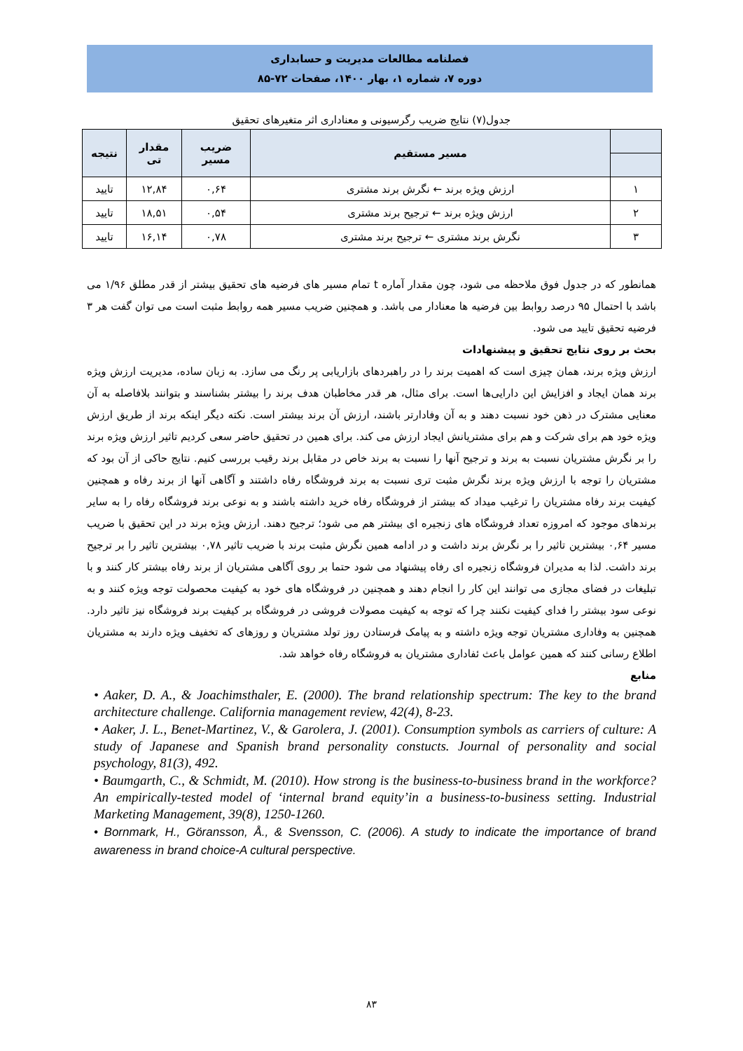فصلنامه مطالعات مدیریت و حسابداری
دوره ۷، شماره ۱، بهار ۱۴۰۰، صفحات ۷۲-۸۵
جدول(۷) نتایج ضریب رگرسیونی و معناداری اثر متغیرهای تحقیق
| | مسیر مستقیم | ضریب مسیر | مقدار تی | نتیجه |
| --- | --- | --- | --- | --- |
| ۱ | ارزش ویژه برند ← نگرش برند مشتری | ۰,۶۴ | ۱۲,۸۴ | تایید |
| ۲ | ارزش ویژه برند ← ترجیح برند مشتری | ۰,۵۴ | ۱۸,۵۱ | تایید |
| ۳ | نگرش برند مشتری ← ترجیح برند مشتری | ۰,۷۸ | ۱۶,۱۴ | تایید |
همانطور که در جدول فوق ملاحظه می شود، چون مقدار آماره t تمام مسیر های فرضیه های تحقیق بیشتر از قدر مطلق ۱/۹۶ می باشد با احتمال ۹۵ درصد روابط بین فرضیه ها معنادار می باشد. و همچنین ضریب مسیر همه روابط مثبت است می توان گفت هر ۳ فرضیه تحقیق تایید می شود.
بحث بر روی نتایج تحقیق و پیشنهادات
ارزش ویژه برند، همان چیزی است که اهمیت برند را در راهبردهای بازاریابی پر رنگ می سازد. به زبان ساده، مدیریت ارزش ویژه برند همان ایجاد و افزایش این دارایی‌ها است. برای مثال، هر قدر مخاطبان هدف برند را بیشتر بشناسند و بتوانند بلافاصله به آن معنایی مشترک در ذهن خود نسبت دهند و به آن وفادارتر باشند، ارزش آن برند بیشتر است. نکته دیگر اینکه برند از طریق ارزش ویژه خود هم برای شرکت و هم برای مشتریانش ایجاد ارزش می کند. برای همین در تحقیق حاضر سعی کردیم تاثیر ارزش ویژه برند را بر نگرش مشتریان نسبت به برند و ترجیح آنها را نسبت به برند خاص در مقابل برند رقیب بررسی کنیم. نتایج حاکی از آن بود که مشتریان را توجه با ارزش ویژه برند نگرش مثبت تری نسبت به برند فروشگاه رفاه داشتند و آگاهی آنها از برند رفاه و همچنین کیفیت برند رفاه مشتریان را ترغیب میداد که بیشتر از فروشگاه رفاه خرید داشته باشند و به نوعی برند فروشگاه رفاه را به سایر برندهای موجود که امروزه تعداد فروشگاه های زنجیره ای بیشتر هم می شود؛ ترجیح دهند. ارزش ویژه برند در این تحقیق با ضریب مسیر ۰,۶۴ بیشترین تاثیر را بر نگرش برند داشت و در ادامه همین نگرش مثبت برند با ضریب تاثیر ۰,۷۸ بیشترین تاثیر را بر ترجیح برند داشت. لذا به مدیران فروشگاه زنجیره ای رفاه پیشنهاد می شود حتما بر روی آگاهی مشتریان از برند رفاه بیشتر کار کنند و با تبلیغات در فضای مجازی می توانند این کار را انجام دهند و همچنین در فروشگاه های خود به کیفیت محصولت توجه ویژه کنند و به نوعی سود بیشتر را فدای کیفیت نکنند چرا که توجه به کیفیت مصولات فروشی در فروشگاه بر کیفیت برند فروشگاه نیز تاثیر دارد. همچنین به وفاداری مشتریان توجه ویژه داشته و به پیامک فرستادن روز تولد مشتریان و روزهای که تخفیف ویژه دارند به مشتریان اطلاع رسانی کنند که همین عوامل باعث ئفاداری مشتریان به فروشگاه رفاه خواهد شد.
منابع
• Aaker, D. A., & Joachimsthaler, E. (2000). The brand relationship spectrum: The key to the brand architecture challenge. California management review, 42(4), 8-23.
• Aaker, J. L., Benet-Martinez, V., & Garolera, J. (2001). Consumption symbols as carriers of culture: A study of Japanese and Spanish brand personality constucts. Journal of personality and social psychology, 81(3), 492.
• Baumgarth, C., & Schmidt, M. (2010). How strong is the business-to-business brand in the workforce? An empirically-tested model of ‘internal brand equity’in a business-to-business setting. Industrial Marketing Management, 39(8), 1250-1260.
• Bornmark, H., Göransson, Å., & Svensson, C. (2006). A study to indicate the importance of brand awareness in brand choice-A cultural perspective.
۸۳